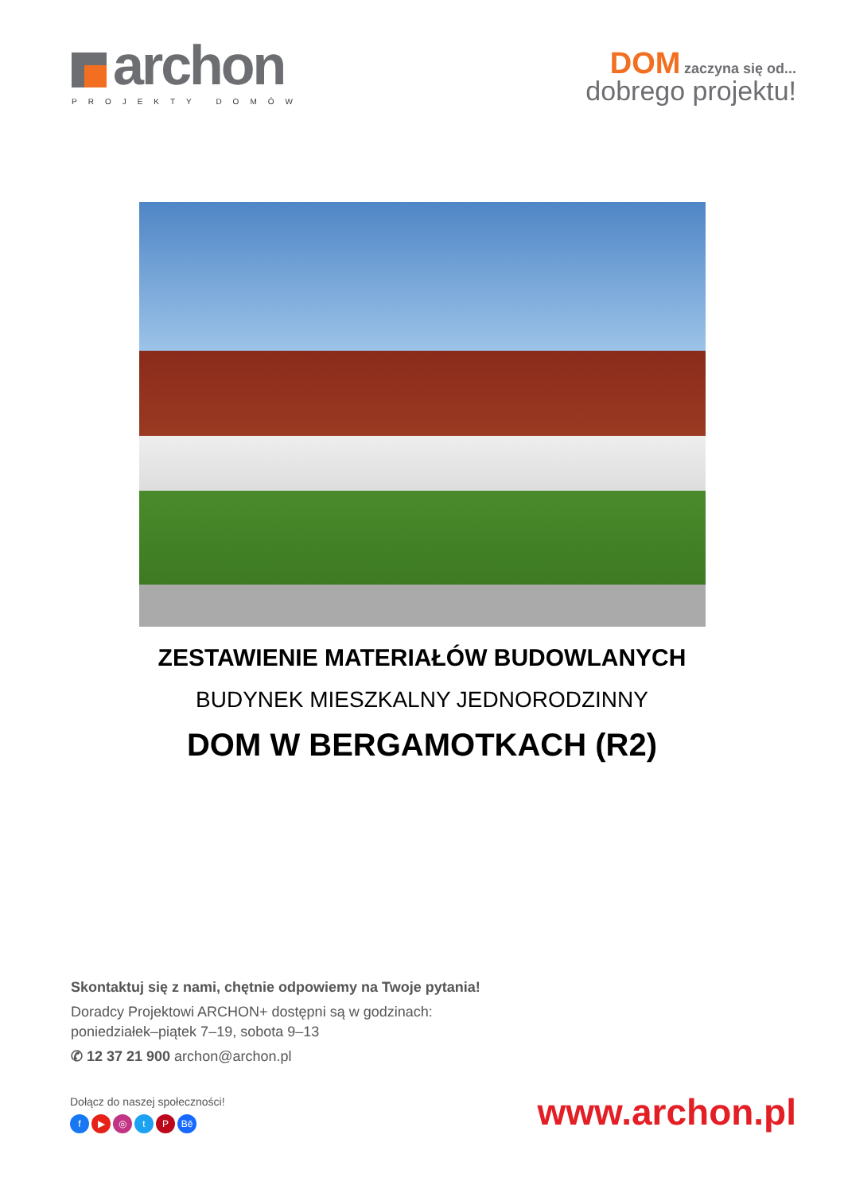archon
PROJEKTY DOMÓW
DOM zaczyna się od...
dobrego projektu!
ZESTAWIENIE MATERIAŁÓW BUDOWLANYCH
BUDYNEK MIESZKALNY JEDNORODZINNY
DOM W BERGAMOTKACH (R2)
Skontaktuj się z nami, chętnie odpowiemy na Twoje pytania!
Doradcy Projektowi ARCHON+ dostępni są w godzinach:
poniedziałek–piątek 7–19, sobota 9–13
✆ 12 37 21 900 archon@archon.pl
Dołącz do naszej społeczności!
f ▶ ◎ tP Bē
www.archon.pl